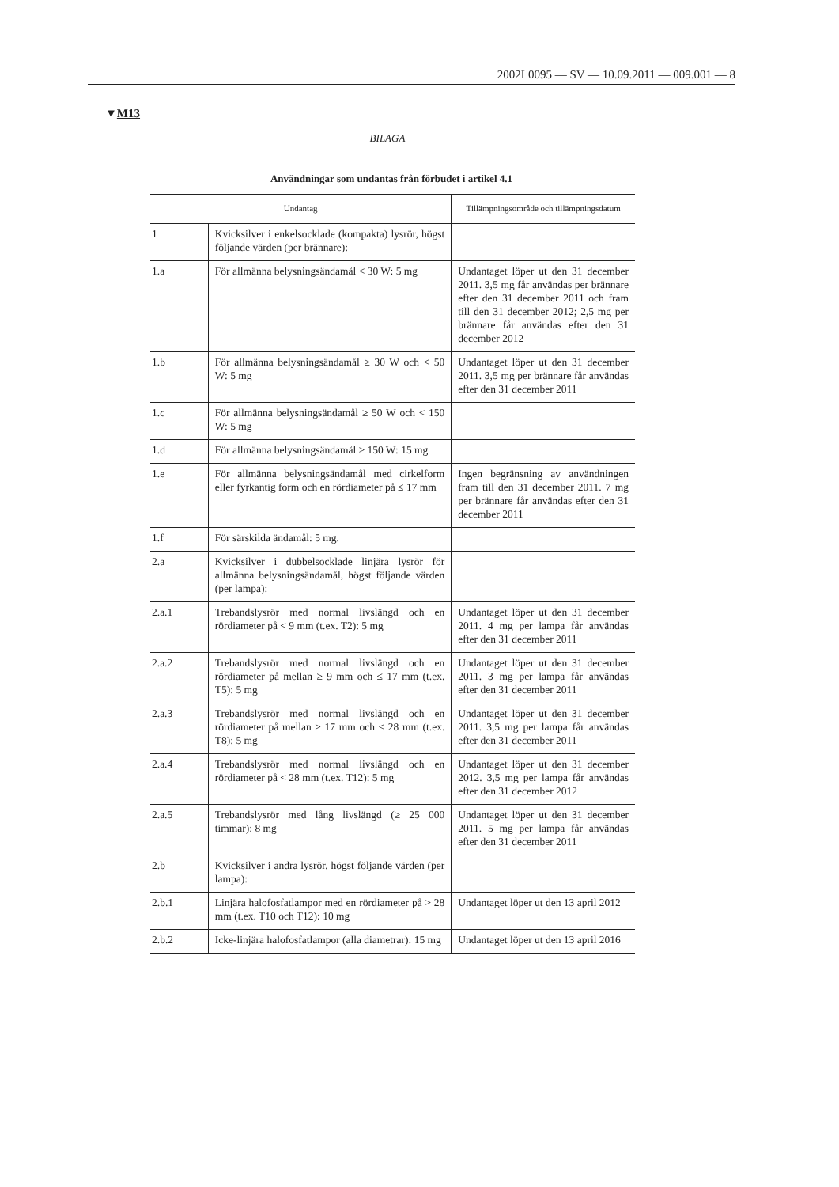2002L0095 — SV — 10.09.2011 — 009.001 — 8
▼M13
BILAGA
Användningar som undantas från förbudet i artikel 4.1
| Undantag | | Tillämpningsområde och tillämpnings­datum |
| --- | --- | --- |
| 1 | Kvicksilver i enkelsocklade (kompakta) lysrör, högst följande värden (per brännare): | |
| 1.a | För allmänna belysningsändamål < 30 W: 5 mg | Undantaget löper ut den 31 december 2011. 3,5 mg får an­vändas per brännare efter den 31 december 2011 och fram till den 31 december 2012; 2,5 mg per brännare får användas efter den 31 december 2012 |
| 1.b | För allmänna belysningsändamål ≥ 30 W och < 50 W: 5 mg | Undantaget löper ut den 31 december 2011. 3,5 mg per brännare får användas efter den 31 december 2011 |
| 1.c | För allmänna belysningsändamål ≥ 50 W och < 150 W: 5 mg | |
| 1.d | För allmänna belysningsändamål ≥ 150 W: 15 mg | |
| 1.e | För allmänna belysningsändamål med cirkel­form eller fyrkantig form och en rördiameter på ≤ 17 mm | Ingen begränsning av användningen fram till den 31 december 2011. 7 mg per brännare får användas ef­ter den 31 december 2011 |
| 1.f | För särskilda ändamål: 5 mg. | |
| 2.a | Kvicksilver i dubbelsocklade linjära lysrör för allmänna belysningsändamål, högst följande värden (per lampa): | |
| 2.a.1 | Trebandslysrör med normal livslängd och en rördiameter på < 9 mm (t.ex. T2): 5 mg | Undantaget löper ut den 31 december 2011. 4 mg per lampa får användas efter den 31 december 2011 |
| 2.a.2 | Trebandslysrör med normal livslängd och en rördiameter på mellan ≥ 9 mm och ≤ 17 mm (t.ex. T5): 5 mg | Undantaget löper ut den 31 december 2011. 3 mg per lampa får användas efter den 31 december 2011 |
| 2.a.3 | Trebandslysrör med normal livslängd och en rördiameter på mellan > 17 mm och ≤ 28 mm (t.ex. T8): 5 mg | Undantaget löper ut den 31 december 2011. 3,5 mg per lampa får användas efter den 31 december 2011 |
| 2.a.4 | Trebandslysrör med normal livslängd och en rördiameter på < 28 mm (t.ex. T12): 5 mg | Undantaget löper ut den 31 december 2012. 3,5 mg per lampa får användas efter den 31 december 2012 |
| 2.a.5 | Trebandslysrör med lång livslängd (≥ 25 000 timmar): 8 mg | Undantaget löper ut den 31 december 2011. 5 mg per lampa får användas efter den 31 december 2011 |
| 2.b | Kvicksilver i andra lysrör, högst följande vär­den (per lampa): | |
| 2.b.1 | Linjära halofosfatlampor med en rördiameter på > 28 mm (t.ex. T10 och T12): 10 mg | Undantaget löper ut den 13 april 2012 |
| 2.b.2 | Icke-linjära halofosfatlampor (alla diametrar): 15 mg | Undantaget löper ut den 13 april 2016 |